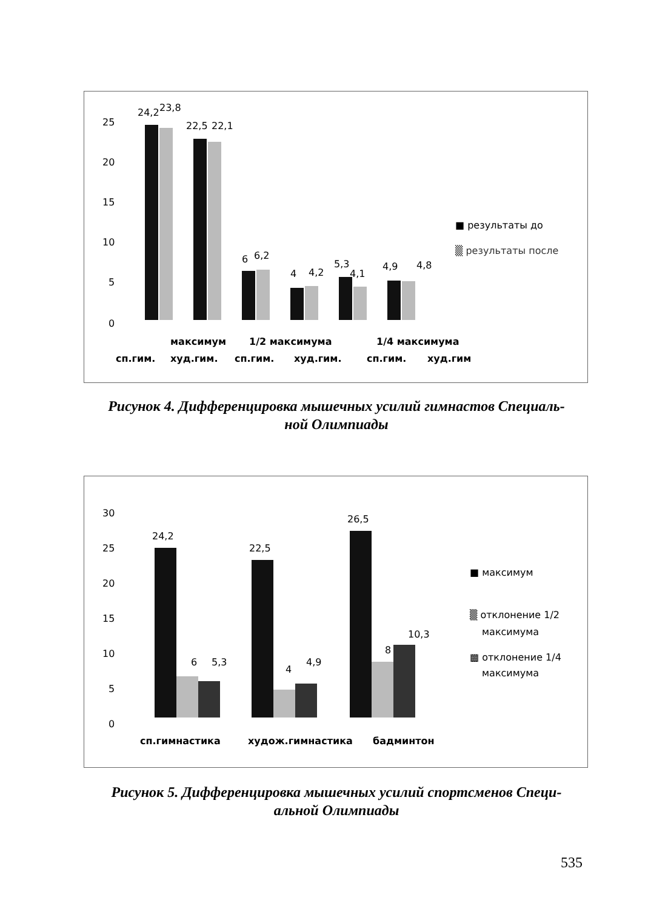25
20
15
10
5
0
24,2
23,8
22,5
22,1
6
6,2
4
4,2
5,3
4,1
4,9
4,8
■ результаты до
▒ результаты после
максимум
1/2 максимума
1/4 максимума
сп.гим.
худ.гим.
сп.гим.
худ.гим.
сп.гим.
худ.гим
Рисунок 4. Дифференцировка мышечных усилий гимнастов Специаль-
ной Олимпиады
30
25
20
15
10
5
0
24,2
22,5
26,5
6
5,3
4
4,9
8
10,3
■ максимум
▒ отклонение 1/2
максимума
▩ отклонение 1/4
максимума
сп.гимнастика
худож.гимнастика
бадминтон
Рисунок 5. Дифференцировка мышечных усилий спортсменов Специ-
альной Олимпиады
535